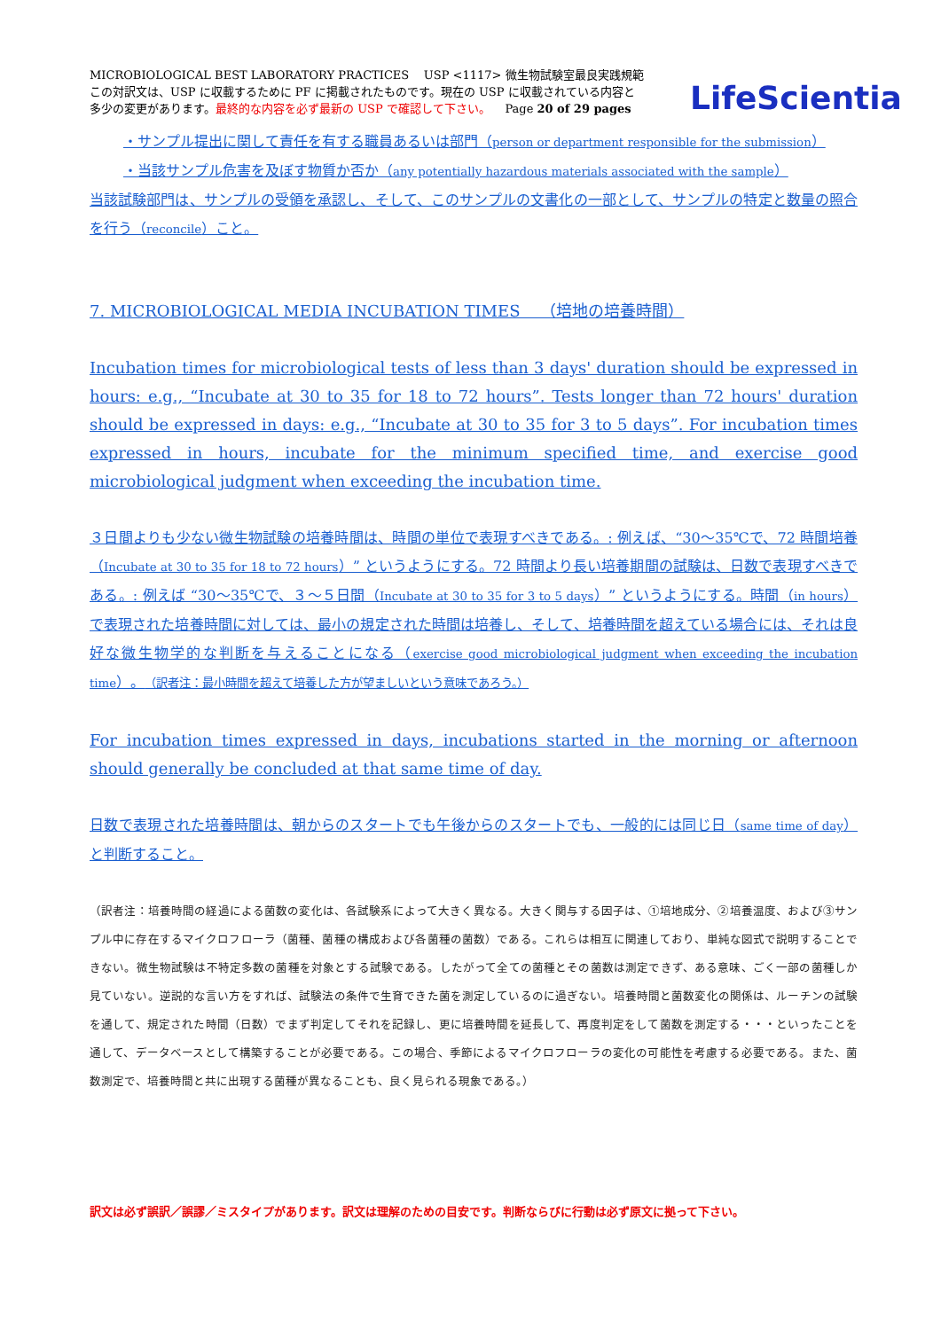LifeScientia
MICROBIOLOGICAL BEST LABORATORY PRACTICES USP <1117> 微生物試験室最良実践規範
この対訳文は、USP に収載するために PF に掲載されたものです。現在の USP に収載されている内容と
多少の変更があります。最終的な内容を必ず最新の USP で確認して下さい。 Page 20 of 29 pages
・サンプル提出に関して責任を有する職員あるいは部門（person or department responsible for the submission）
・当該サンプル危害を及ぼす物質か否か（any potentially hazardous materials associated with the sample）
当該試験部門は、サンプルの受領を承認し、そして、このサンプルの文書化の一部として、サンプルの特定と数量の照合を行う（reconcile）こと。
7. MICROBIOLOGICAL MEDIA INCUBATION TIMES （培地の培養時間）
Incubation times for microbiological tests of less than 3 days' duration should be expressed in hours: e.g., “Incubate at 30 to 35 for 18 to 72 hours”. Tests longer than 72 hours' duration should be expressed in days: e.g., “Incubate at 30 to 35 for 3 to 5 days”. For incubation times expressed in hours, incubate for the minimum specified time, and exercise good microbiological judgment when exceeding the incubation time.
３日間よりも少ない微生物試験の培養時間は、時間の単位で表現すべきである。: 例えば、“30～35℃で、72 時間培養（Incubate at 30 to 35 for 18 to 72 hours）” というようにする。72 時間より長い培養期間の試験は、日数で表現すべきである。: 例えば “30～35℃で、３～５日間（Incubate at 30 to 35 for 3 to 5 days）” というようにする。時間（in hours）で表現された培養時間に対しては、最小の規定された時間は培養し、そして、培養時間を超えている場合には、それは良好な微生物学的な判断を与えることになる（exercise good microbiological judgment when exceeding the incubation time）。（訳者注：最小時間を超えて培養した方が望ましいという意味であろう。）
For incubation times expressed in days, incubations started in the morning or afternoon should generally be concluded at that same time of day.
日数で表現された培養時間は、朝からのスタートでも午後からのスタートでも、一般的には同じ日（same time of day）と判断すること。
（訳者注：培養時間の経過による菌数の変化は、各試験系によって大きく異なる。大きく関与する因子は、①培地成分、②培養温度、および③サンプル中に存在するマイクロフローラ（菌種、菌種の構成および各菌種の菌数）である。これらは相互に関連しており、単純な図式で説明することできない。微生物試験は不特定多数の菌種を対象とする試験である。したがって全ての菌種とその菌数は測定できず、ある意味、ごく一部の菌種しか見ていない。逆説的な言い方をすれば、試験法の条件で生育できた菌を測定しているのに過ぎない。培養時間と菌数変化の関係は、ルーチンの試験を通して、規定された時間（日数）でまず判定してそれを記録し、更に培養時間を延長して、再度判定をして菌数を測定する・・・といったことを通して、データベースとして構築することが必要である。この場合、季節によるマイクロフローラの変化の可能性を考慮する必要である。また、菌数測定で、培養時間と共に出現する菌種が異なることも、良く見られる現象である。）
訳文は必ず誤訳／誤謬／ミスタイプがあります。訳文は理解のための目安です。判断ならびに行動は必ず原文に拠って下さい。